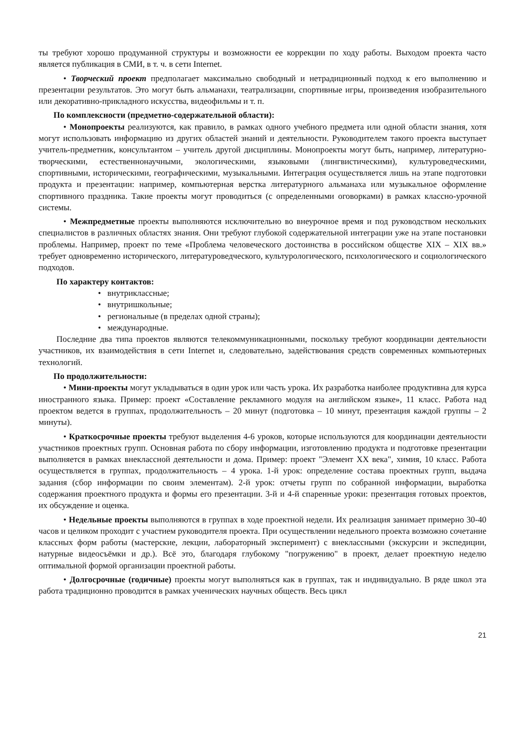ты требуют хорошо продуманной структуры и возможности ее коррекции по ходу работы. Выходом проекта часто является публикация в СМИ, в т. ч. в сети Internet.
• Творческий проект предполагает максимально свободный и нетрадиционный подход к его выполнению и презентации результатов. Это могут быть альманахи, театрализации, спортивные игры, произведения изобразительного или декоративно-прикладного искусства, видеофильмы и т. п.
По комплексности (предметно-содержательной области):
• Монопроекты реализуются, как правило, в рамках одного учебного предмета или одной области знания, хотя могут использовать информацию из других областей знаний и деятельности. Руководителем такого проекта выступает учитель-предметник, консультантом – учитель другой дисциплины. Монопроекты могут быть, например, литературно-творческими, естественнонаучными, экологическими, языковыми (лингвистическими), культуроведческими, спортивными, историческими, географическими, музыкальными. Интеграция осуществляется лишь на этапе подготовки продукта и презентации: например, компьютерная верстка литературного альманаха или музыкальное оформление спортивного праздника. Такие проекты могут проводиться (с определенными оговорками) в рамках классно-урочной системы.
• Межпредметные проекты выполняются исключительно во внеурочное время и под руководством нескольких специалистов в различных областях знания. Они требуют глубокой содержательной интеграции уже на этапе постановки проблемы. Например, проект по теме «Проблема человеческого достоинства в российском обществе XIX – XIX вв.» требует одновременно исторического, литературоведческого, культурологического, психологического и социологического подходов.
По характеру контактов:
• внутриклассные;
• внутришкольные;
• региональные (в пределах одной страны);
• международные.
Последние два типа проектов являются телекоммуникационными, поскольку требуют координации деятельности участников, их взаимодействия в сети Internet и, следовательно, задействования средств современных компьютерных технологий.
По продолжительности:
• Мини-проекты могут укладываться в один урок или часть урока. Их разработка наиболее продуктивна для курса иностранного языка. Пример: проект «Составление рекламного модуля на английском языке», 11 класс. Работа над проектом ведется в группах, продолжительность – 20 минут (подготовка – 10 минут, презентация каждой группы – 2 минуты).
• Краткосрочные проекты требуют выделения 4-6 уроков, которые используются для координации деятельности участников проектных групп. Основная работа по сбору информации, изготовлению продукта и подготовке презентации выполняется в рамках внеклассной деятельности и дома. Пример: проект "Элемент XX века", химия, 10 класс. Работа осуществляется в группах, продолжительность – 4 урока. 1-й урок: определение состава проектных групп, выдача задания (сбор информации по своим элементам). 2-й урок: отчеты групп по собранной информации, выработка содержания проектного продукта и формы его презентации. 3-й и 4-й спаренные уроки: презентация готовых проектов, их обсуждение и оценка.
• Недельные проекты выполняются в группах в ходе проектной недели. Их реализация занимает примерно 30-40 часов и целиком проходит с участием руководителя проекта. При осуществлении недельного проекта возможно сочетание классных форм работы (мастерские, лекции, лабораторный эксперимент) с внеклассными (экскурсии и экспедиции, натурные видеосъёмки и др.). Всё это, благодаря глубокому "погружению" в проект, делает проектную неделю оптимальной формой организации проектной работы.
• Долгосрочные (годичные) проекты могут выполняться как в группах, так и индивидуально. В ряде школ эта работа традиционно проводится в рамках ученических научных обществ. Весь цикл
21